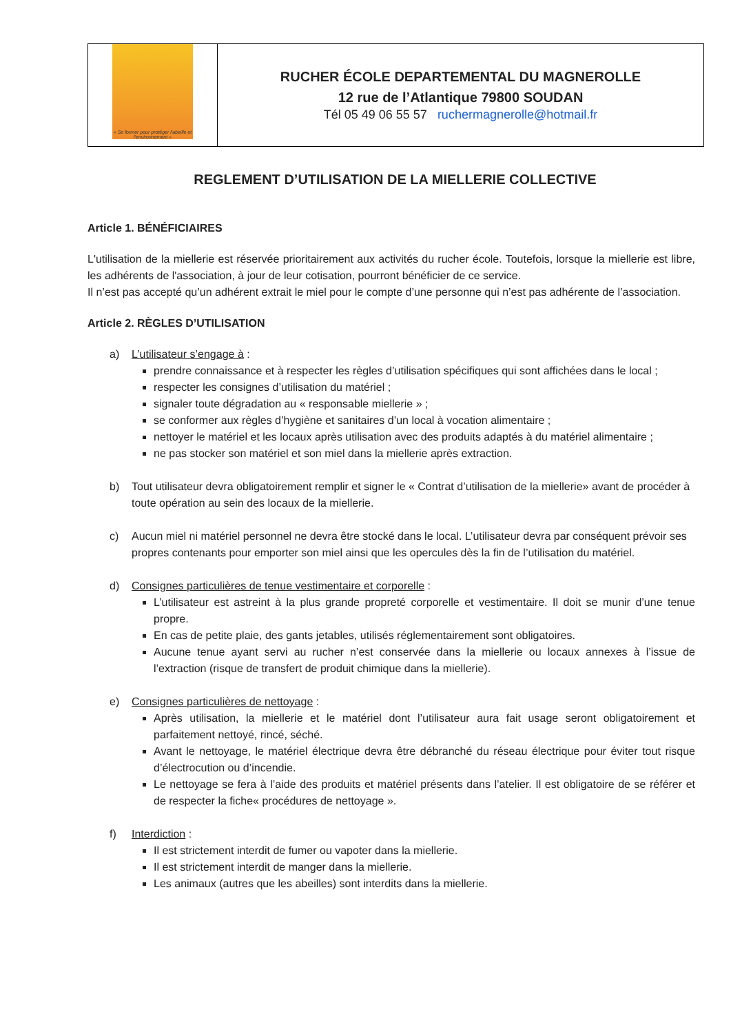« Se former pour protéger l'abeille et l'environnement »
RUCHER ÉCOLE DEPARTEMENTAL DU MAGNEROLLE
12 rue de l’Atlantique 79800 SOUDAN
Tél 05 49 06 55 57 ruchermagnerolle@hotmail.fr
REGLEMENT D’UTILISATION DE LA MIELLERIE COLLECTIVE
Article 1. BÉNÉFICIAIRES
L'utilisation de la miellerie est réservée prioritairement aux activités du rucher école. Toutefois, lorsque la miellerie est libre, les adhérents de l'association, à jour de leur cotisation, pourront bénéficier de ce service.
Il n’est pas accepté qu’un adhérent extrait le miel pour le compte d’une personne qui n’est pas adhérente de l’association.
Article 2. RÈGLES D’UTILISATION
a) L’utilisateur s’engage à :
prendre connaissance et à respecter les règles d’utilisation spécifiques qui sont affichées dans le local ;
respecter les consignes d’utilisation du matériel ;
signaler toute dégradation au « responsable miellerie » ;
se conformer aux règles d’hygiène et sanitaires d’un local à vocation alimentaire ;
nettoyer le matériel et les locaux après utilisation avec des produits adaptés à du matériel alimentaire ;
ne pas stocker son matériel et son miel dans la miellerie après extraction.
b) Tout utilisateur devra obligatoirement remplir et signer le « Contrat d’utilisation de la miellerie» avant de procéder à toute opération au sein des locaux de la miellerie.
c) Aucun miel ni matériel personnel ne devra être stocké dans le local. L’utilisateur devra par conséquent prévoir ses propres contenants pour emporter son miel ainsi que les opercules dès la fin de l’utilisation du matériel.
d) Consignes particulières de tenue vestimentaire et corporelle :
L’utilisateur est astreint à la plus grande propreté corporelle et vestimentaire. Il doit se munir d’une tenue propre.
En cas de petite plaie, des gants jetables, utilisés réglementairement sont obligatoires.
Aucune tenue ayant servi au rucher n’est conservée dans la miellerie ou locaux annexes à l’issue de l’extraction (risque de transfert de produit chimique dans la miellerie).
e) Consignes particulières de nettoyage :
Après utilisation, la miellerie et le matériel dont l’utilisateur aura fait usage seront obligatoirement et parfaitement nettoyé, rincé, séché.
Avant le nettoyage, le matériel électrique devra être débranché du réseau électrique pour éviter tout risque d’électrocution ou d’incendie.
Le nettoyage se fera à l’aide des produits et matériel présents dans l’atelier. Il est obligatoire de se référer et de respecter la fiche« procédures de nettoyage ».
f) Interdiction :
Il est strictement interdit de fumer ou vapoter dans la miellerie.
Il est strictement interdit de manger dans la miellerie.
Les animaux (autres que les abeilles) sont interdits dans la miellerie.